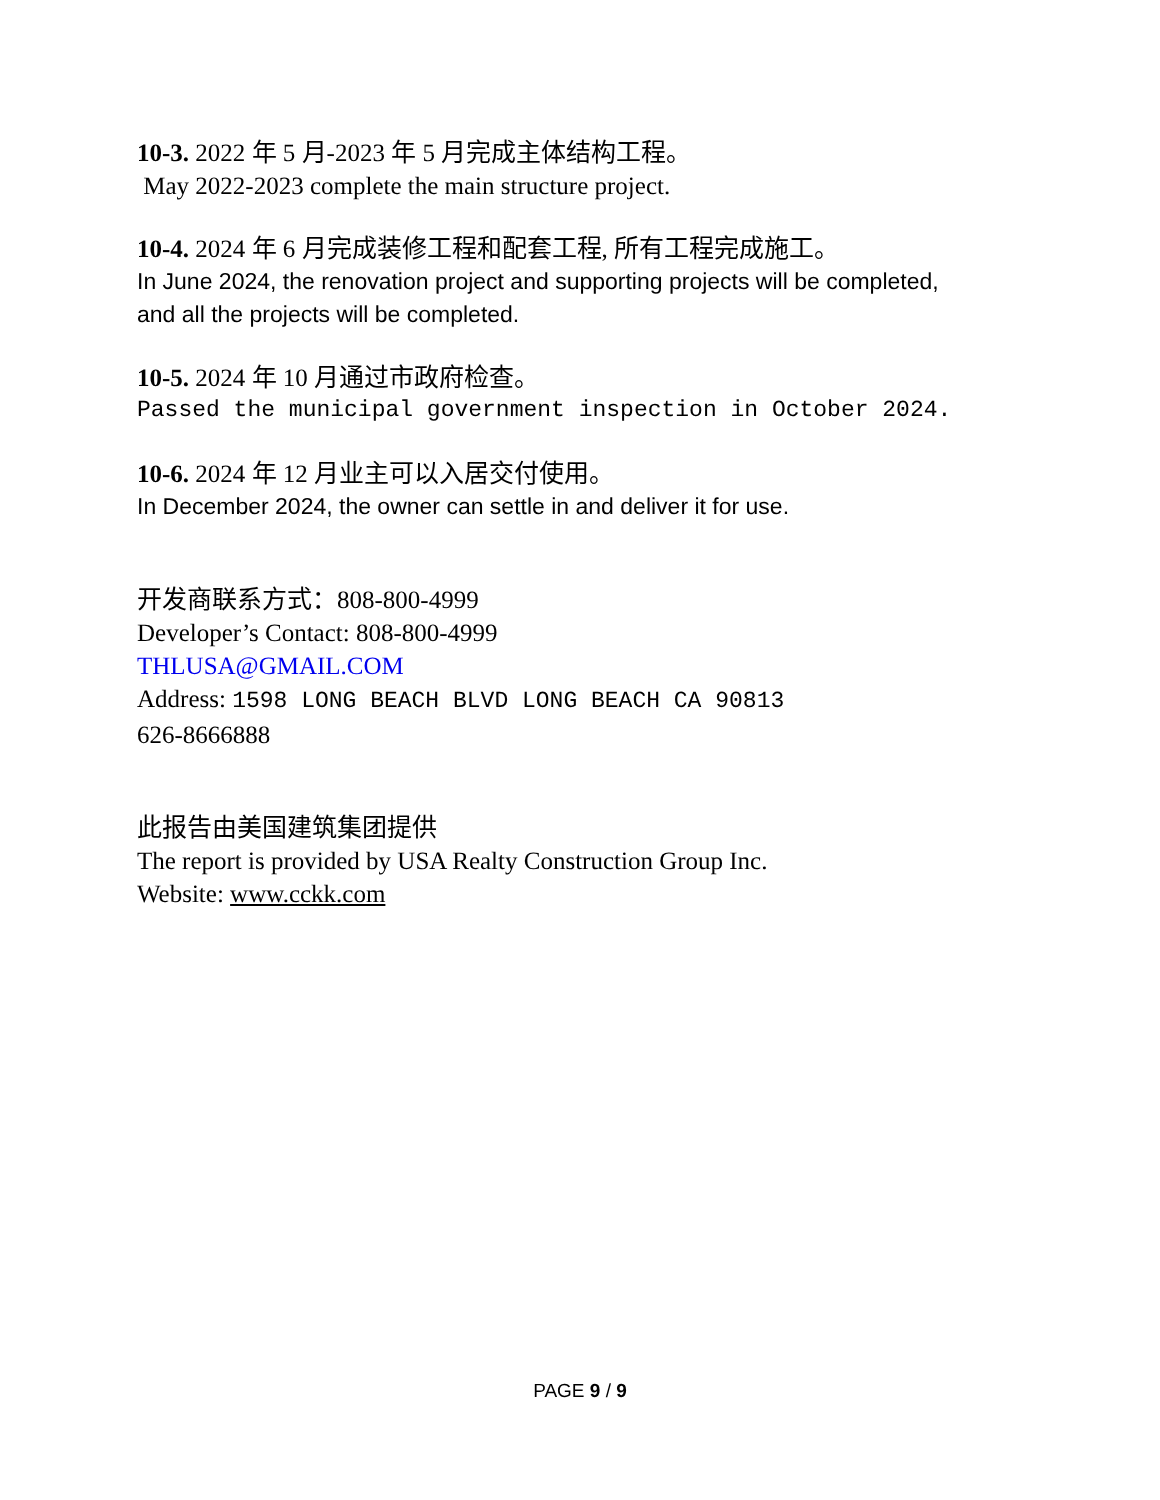10-3. 2022 年 5 月-2023 年 5 月完成主体结构工程。
May 2022-2023 complete the main structure project.
10-4. 2024 年 6 月完成装修工程和配套工程, 所有工程完成施工。
In June 2024, the renovation project and supporting projects will be completed,
and all the projects will be completed.
10-5. 2024 年 10 月通过市政府检查。
Passed the municipal government inspection in October 2024.
10-6. 2024 年 12 月业主可以入居交付使用。
In December 2024, the owner can settle in and deliver it for use.
开发商联系方式：808-800-4999
Developer’s Contact: 808-800-4999
THLUSA@GMAIL.COM
Address: 1598 LONG BEACH BLVD LONG BEACH CA 90813
626-8666888
此报告由美国建筑集团提供
The report is provided by USA Realty Construction Group Inc.
Website: www.cckk.com
PAGE 9 / 9